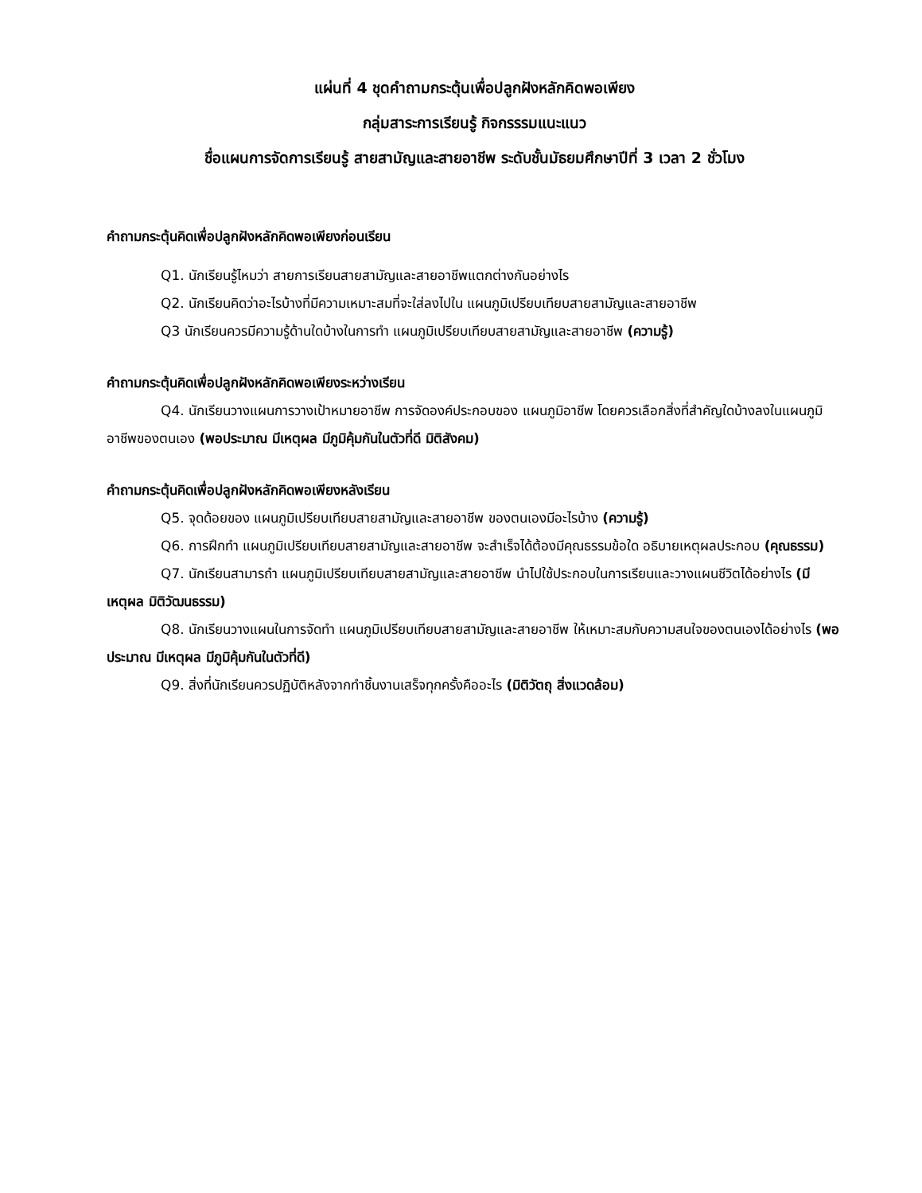แผ่นที่ 4 ชุดคำถามกระตุ้นเพื่อปลูกฝังหลักคิดพอเพียง
กลุ่มสาระการเรียนรู้ กิจกรรรมแนะแนว
ชื่อแผนการจัดการเรียนรู้ สายสามัญและสายอาชีพ ระดับชั้นมัธยมศึกษาปีที่ 3 เวลา 2 ชั่วโมง
คำถามกระตุ้นคิดเพื่อปลูกฝังหลักคิดพอเพียงก่อนเรียน
Q1. นักเรียนรู้ไหมว่า สายการเรียนสายสามัญและสายอาชีพแตกต่างกันอย่างไร
Q2. นักเรียนคิดว่าอะไรบ้างที่มีความเหมาะสมที่จะใส่ลงไปใน แผนภูมิเปรียบเทียบสายสามัญและสายอาชีพ
Q3 นักเรียนควรมีความรู้ด้านใดบ้างในการทำ แผนภูมิเปรียบเทียบสายสามัญและสายอาชีพ (ความรู้)
คำถามกระตุ้นคิดเพื่อปลูกฝังหลักคิดพอเพียงระหว่างเรียน
Q4. นักเรียนวางแผนการวางเป้าหมายอาชีพ การจัดองค์ประกอบของ แผนภูมิอาชีพ โดยควรเลือกสิ่งที่สำคัญใดบ้างลงในแผนภูมิอาชีพของตนเอง (พอประมาณ มีเหตุผล มีภูมิคุ้มกันในตัวที่ดี มิติสังคม)
คำถามกระตุ้นคิดเพื่อปลูกฝังหลักคิดพอเพียงหลังเรียน
Q5. จุดด้อยของ แผนภูมิเปรียบเทียบสายสามัญและสายอาชีพ ของตนเองมีอะไรบ้าง (ความรู้)
Q6. การฝึกทำ แผนภูมิเปรียบเทียบสายสามัญและสายอาชีพ จะสำเร็จได้ต้องมีคุณธรรมข้อใด อธิบายเหตุผลประกอบ (คุณธรรม)
Q7. นักเรียนสามารถำ แผนภูมิเปรียบเทียบสายสามัญและสายอาชีพ นำไปใช้ประกอบในการเรียนและวางแผนชีวิตได้อย่างไร (มีเหตุผล มิติวัฒนธรรม)
Q8. นักเรียนวางแผนในการจัดทำ แผนภูมิเปรียบเทียบสายสามัญและสายอาชีพ ให้เหมาะสมกับความสนใจของตนเองได้อย่างไร (พอประมาณ มีเหตุผล มีภูมิคุ้มกันในตัวที่ดี)
Q9. สิ่งที่นักเรียนควรปฏิบัติหลังจากทำชิ้นงานเสร็จทุกครั้งคืออะไร (มิติวัตถุ สิ่งแวดล้อม)